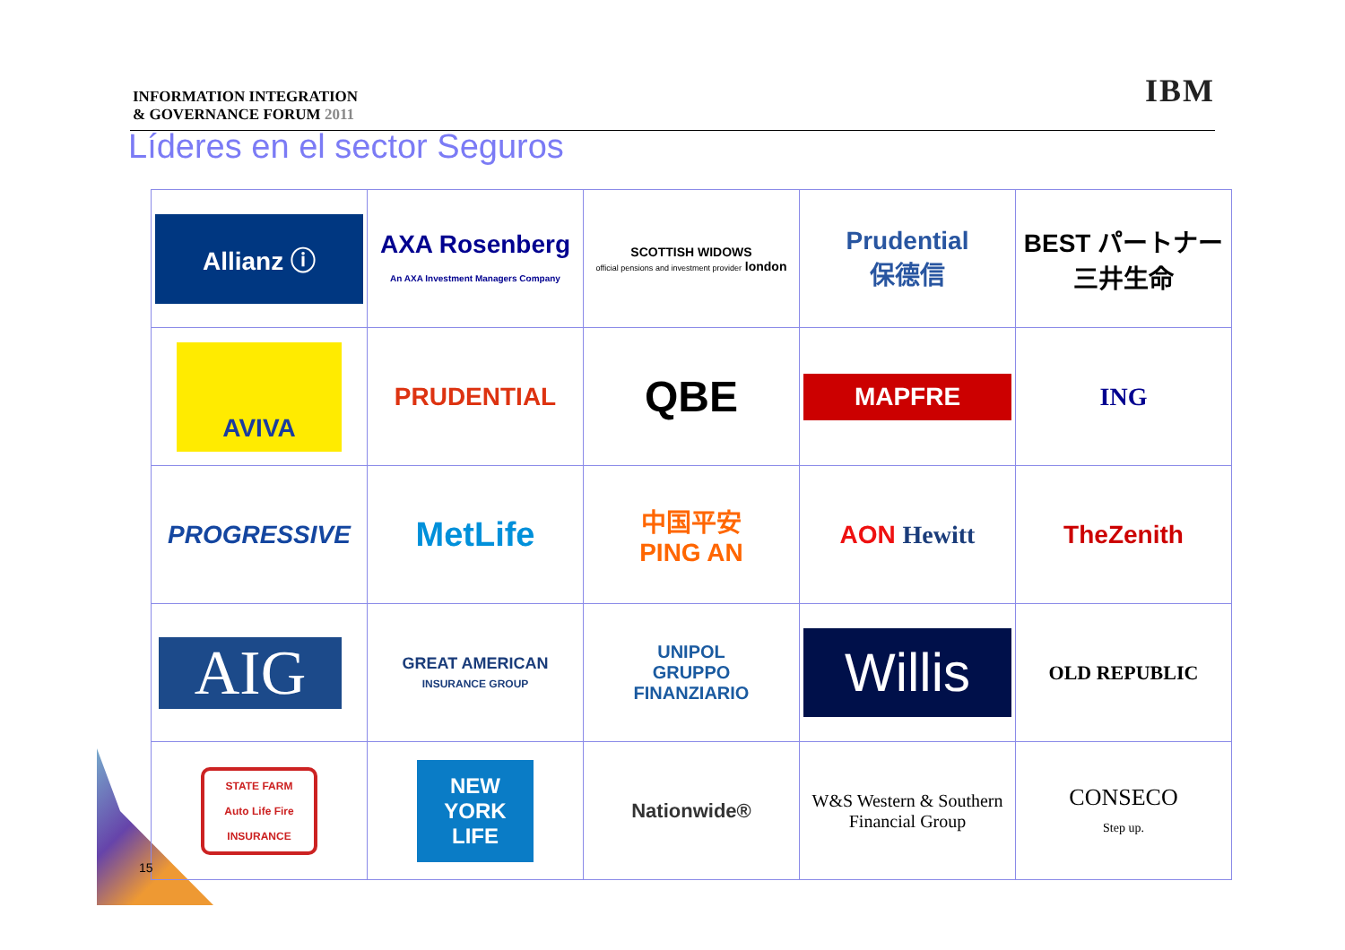INFORMATION INTEGRATION
& GOVERNANCE FORUM 2011
IBM
Líderes en el sector Seguros
| Allianz ⓘ | AXA Rosenberg An AXA Investment Managers Company | SCOTTISH WIDOWS official pensions and investment provider london | Prudential 保德信 | BEST パートナー 三井生命 |
| AVIVA | PRUDENTIAL | QBE | MAPFRE | ING |
| PROGRESSIVE | MetLife | 中国平安 PING AN | AON Hewitt | TheZenith |
| AIG | GREAT AMERICAN INSURANCE GROUP | UNIPOL GRUPPO FINANZIARIO | Willis | OLD REPUBLIC |
| STATE FARM Auto Life Fire INSURANCE | NEW YORK LIFE | Nationwide® | W&S Western & Southern Financial Group | CONSECO Step up. |
15